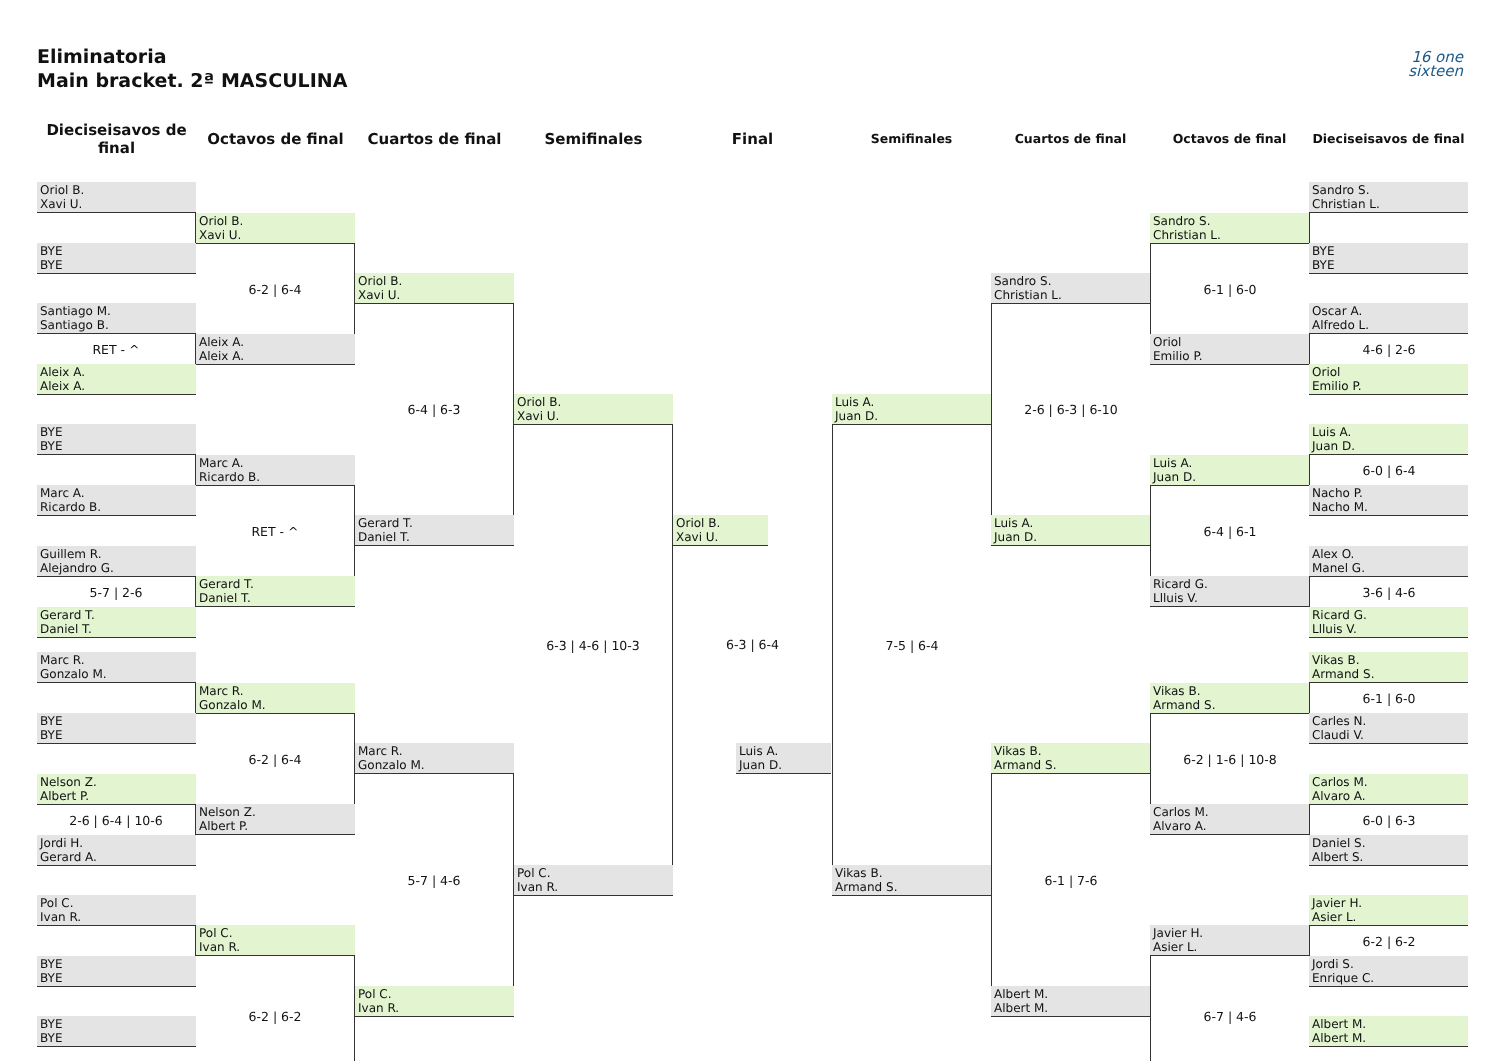Eliminatoria
Main bracket. 2ª MASCULINA
16 one
sixteen
Dieciseisavos de final
Octavos de final Cuartos de final Semifinales Final
Semifinales Cuartos de final Octavos de final Dieciseisavos de final
Oriol B.
Xavi U.
BYE
BYE
Santiago M.
Santiago B.
RET - ^
Aleix A.
Aleix A.
BYE
BYE
Marc A.
Ricardo B.
Guillem R.
Alejandro G.
5-7 | 2-6
Gerard T.
Daniel T.
Marc R.
Gonzalo M.
BYE
BYE
Nelson Z.
Albert P.
2-6 | 6-4 | 10-6
Jordi H.
Gerard A.
Pol C.
Ivan R.
BYE
BYE
BYE
BYE
Oriol B.
Xavi U.
6-2 | 6-4
Aleix A.
Aleix A.
Marc A.
Ricardo B.
RET - ^
Gerard T.
Daniel T.
Marc R.
Gonzalo M.
6-2 | 6-4
Nelson Z.
Albert P.
Pol C.
Ivan R.
6-2 | 6-2
Oriol B.
Xavi U.
6-4 | 6-3
Gerard T.
Daniel T.
Marc R.
Gonzalo M.
5-7 | 4-6
Pol C.
Ivan R.
Oriol B.
Xavi U.
6-3 | 4-6 | 10-3
Pol C.
Ivan R.
Oriol B.
Xavi U.
6-3 | 6-4
Luis A.
Juan D.
Luis A.
Juan D.
7-5 | 6-4
Vikas B.
Armand S.
Sandro S.
Christian L.
2-6 | 6-3 | 6-10
Luis A.
Juan D.
Vikas B.
Armand S.
6-1 | 7-6
Albert M.
Albert M.
Sandro S.
Christian L.
6-1 | 6-0
Oriol
Emilio P.
Luis A.
Juan D.
6-4 | 6-1
Ricard G.
Llluis V.
Vikas B.
Armand S.
6-2 | 1-6 | 10-8
Carlos M.
Alvaro A.
Javier H.
Asier L.
6-7 | 4-6
Sandro S.
Christian L.
BYE
BYE
Oscar A.
Alfredo L.
4-6 | 2-6
Oriol
Emilio P.
Luis A.
Juan D.
6-0 | 6-4
Nacho P.
Nacho M.
Alex O.
Manel G.
3-6 | 4-6
Ricard G.
Llluis V.
Vikas B.
Armand S.
6-1 | 6-0
Carles N.
Claudi V.
Carlos M.
Alvaro A.
6-0 | 6-3
Daniel S.
Albert S.
Javier H.
Asier L.
6-2 | 6-2
Jordi S.
Enrique C.
Albert M.
Albert M.